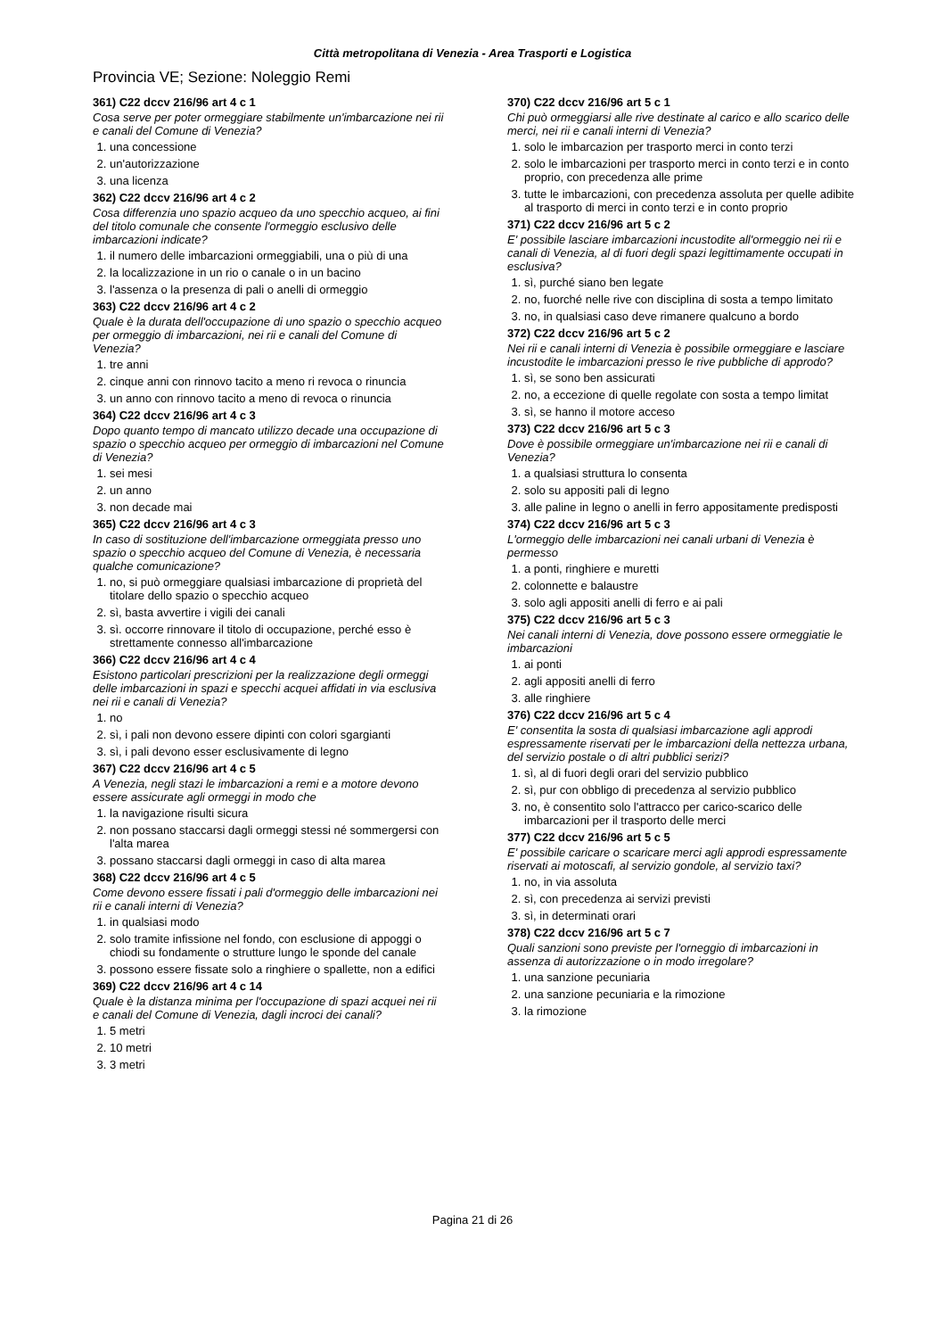Città metropolitana di Venezia - Area Trasporti e Logistica
Provincia VE; Sezione: Noleggio Remi
361) C22 dccv 216/96 art 4 c 1
Cosa serve per poter ormeggiare stabilmente un'imbarcazione nei rii e canali del Comune di Venezia?
1. una concessione
2. un'autorizzazione
3. una licenza
362) C22 dccv 216/96 art 4 c 2
Cosa differenzia uno spazio acqueo da uno specchio acqueo, ai fini del titolo comunale che consente l'ormeggio esclusivo delle imbarcazioni indicate?
1. il numero delle imbarcazioni ormeggiabili, una o più di una
2. la localizzazione in un rio o canale o in un bacino
3. l'assenza o la presenza di pali o anelli di ormeggio
363) C22 dccv 216/96 art 4 c 2
Quale è la durata dell'occupazione di uno spazio o specchio acqueo per ormeggio di imbarcazioni, nei rii e canali del Comune di Venezia?
1. tre anni
2. cinque anni con rinnovo tacito a meno ri revoca o rinuncia
3. un anno con rinnovo tacito a meno di revoca o rinuncia
364) C22 dccv 216/96 art 4 c 3
Dopo quanto tempo di mancato utilizzo decade una occupazione di spazio o specchio acqueo per ormeggio di imbarcazioni nel Comune di Venezia?
1. sei mesi
2. un anno
3. non decade mai
365) C22 dccv 216/96 art 4 c 3
In caso di sostituzione dell'imbarcazione ormeggiata presso uno spazio o specchio acqueo del Comune di Venezia, è necessaria qualche comunicazione?
1. no, si può ormeggiare qualsiasi imbarcazione di proprietà del titolare dello spazio o specchio acqueo
2. sì, basta avvertire i vigili dei canali
3. sì. occorre rinnovare il titolo di occupazione, perché esso è strettamente connesso all'imbarcazione
366) C22 dccv 216/96 art 4 c 4
Esistono particolari prescrizioni per la realizzazione degli ormeggi delle imbarcazioni in spazi e specchi acquei affidati in via esclusiva nei rii e canali di Venezia?
1. no
2. sì, i pali non devono essere dipinti con colori sgargianti
3. sì, i pali devono esser esclusivamente di legno
367) C22 dccv 216/96 art 4 c 5
A Venezia, negli stazi le imbarcazioni a remi e a motore devono essere assicurate agli ormeggi in modo che
1. la navigazione risulti sicura
2. non possano staccarsi dagli ormeggi stessi né sommergersi con l'alta marea
3. possano staccarsi dagli ormeggi in caso di alta marea
368) C22 dccv 216/96 art 4 c 5
Come devono essere fissati i pali d'ormeggio delle imbarcazioni nei rii e canali interni di Venezia?
1. in qualsiasi modo
2. solo tramite infissione nel fondo, con esclusione di appoggi o chiodi su fondamente o strutture lungo le sponde del canale
3. possono essere fissate solo a ringhiere o spallette, non a edifici
369) C22 dccv 216/96 art 4 c 14
Quale è la distanza minima per l'occupazione di spazi acquei nei rii e canali del Comune di Venezia, dagli incroci dei canali?
1. 5 metri
2. 10 metri
3. 3 metri
370) C22 dccv 216/96 art 5 c 1
Chi può ormeggiarsi alle rive destinate al carico e allo scarico delle merci, nei rii e canali interni di Venezia?
1. solo le imbarcazion per trasporto merci in conto terzi
2. solo le imbarcazioni per trasporto merci in conto terzi e in conto proprio, con precedenza alle prime
3. tutte le imbarcazioni, con precedenza assoluta per quelle adibite al trasporto di merci in conto terzi e in conto proprio
371) C22 dccv 216/96 art 5 c 2
E' possibile lasciare imbarcazioni incustodite all'ormeggio nei rii e canali di Venezia, al di fuori degli spazi legittimamente occupati in esclusiva?
1. sì, purché siano ben legate
2. no, fuorché nelle rive con disciplina di sosta a tempo limitato
3. no, in qualsiasi caso deve rimanere qualcuno a bordo
372) C22 dccv 216/96 art 5 c 2
Nei rii e canali interni di Venezia è possibile ormeggiare e lasciare incustodite le imbarcazioni presso le rive pubbliche di approdo?
1. sì, se sono ben assicurati
2. no, a eccezione di quelle regolate con sosta a tempo limitat
3. sì, se hanno il motore acceso
373) C22 dccv 216/96 art 5 c 3
Dove è possibile ormeggiare un'imbarcazione nei rii e canali di Venezia?
1. a qualsiasi struttura lo consenta
2. solo su appositi pali di legno
3. alle paline in legno o anelli in ferro appositamente predisposti
374) C22 dccv 216/96 art 5 c 3
L'ormeggio delle imbarcazioni nei canali urbani di Venezia è permesso
1. a ponti, ringhiere e muretti
2. colonnette e balaustre
3. solo agli appositi anelli di ferro e ai pali
375) C22 dccv 216/96 art 5 c 3
Nei canali interni di Venezia, dove possono essere ormeggiatie le imbarcazioni
1. ai ponti
2. agli appositi anelli di ferro
3. alle ringhiere
376) C22 dccv 216/96 art 5 c 4
E' consentita la sosta di qualsiasi imbarcazione agli approdi espressamente riservati per le imbarcazioni della nettezza urbana, del servizio postale o di altri pubblici serizi?
1. sì, al di fuori degli orari del servizio pubblico
2. sì, pur con obbligo di precedenza al servizio pubblico
3. no, è consentito solo l'attracco per carico-scarico delle imbarcazioni per il trasporto delle merci
377) C22 dccv 216/96 art 5 c 5
E' possibile caricare o scaricare merci agli approdi espressamente riservati ai motoscafi, al servizio gondole, al servizio taxi?
1. no, in via assoluta
2. sì, con precedenza ai servizi previsti
3. sì, in determinati orari
378) C22 dccv 216/96 art 5 c 7
Quali sanzioni sono previste per l'orneggio di imbarcazioni in assenza di autorizzazione o in modo irregolare?
1. una sanzione pecuniaria
2. una sanzione pecuniaria e la rimozione
3. la rimozione
Pagina 21 di 26